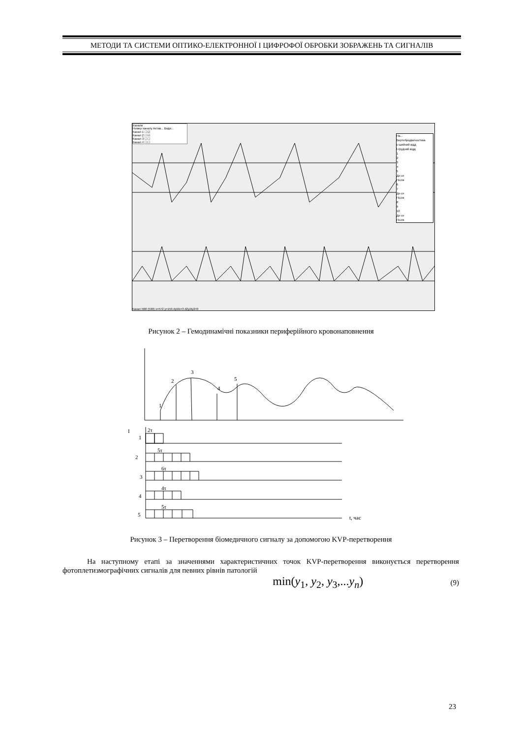МЕТОДИ ТА СИСТЕМИ ОПТИКО-ЕЛЕКТРОННОЇ І ЦИФРОФОЇ ОБРОБКИ ЗОБРАЖЕНЬ ТА СИГНАЛІВ
Канали
Номер каналу Актив... Види...
Канал 1 ☐ ☑
Канал 2 ☐ ☑
Канал 3 ☐ ☐
Канал 4 ☐ ☐
На...
Вертебродіагностика
c-шийний відд
t-грудний відд
1
2
3
4
5
До се
Після
6
7
До се
Після
8
9
10
До се
Після
Канал N90 (599) x=572 y=159 dy/dx=3 d2y/dy2=0
Рисунок 2 – Гемодинамічні показники периферійного кровонаповнення
1
2
3
4
5
I
2τ
1
5τ
2
6τ
3
4τ
4
5τ
5
t, час
Рисунок 3 – Перетворення біомедичного сигналу за допомогою KVP-перетворення
На наступному етапі за значеннями характеристичних точок KVP-перетворення виконується перетворення фотоплетизмографічних сигналів для певних рівнів патологій
min(y<sub>1</sub>, y<sub>2</sub>, y<sub>3</sub>,...y<sub>n</sub>) (9)
23